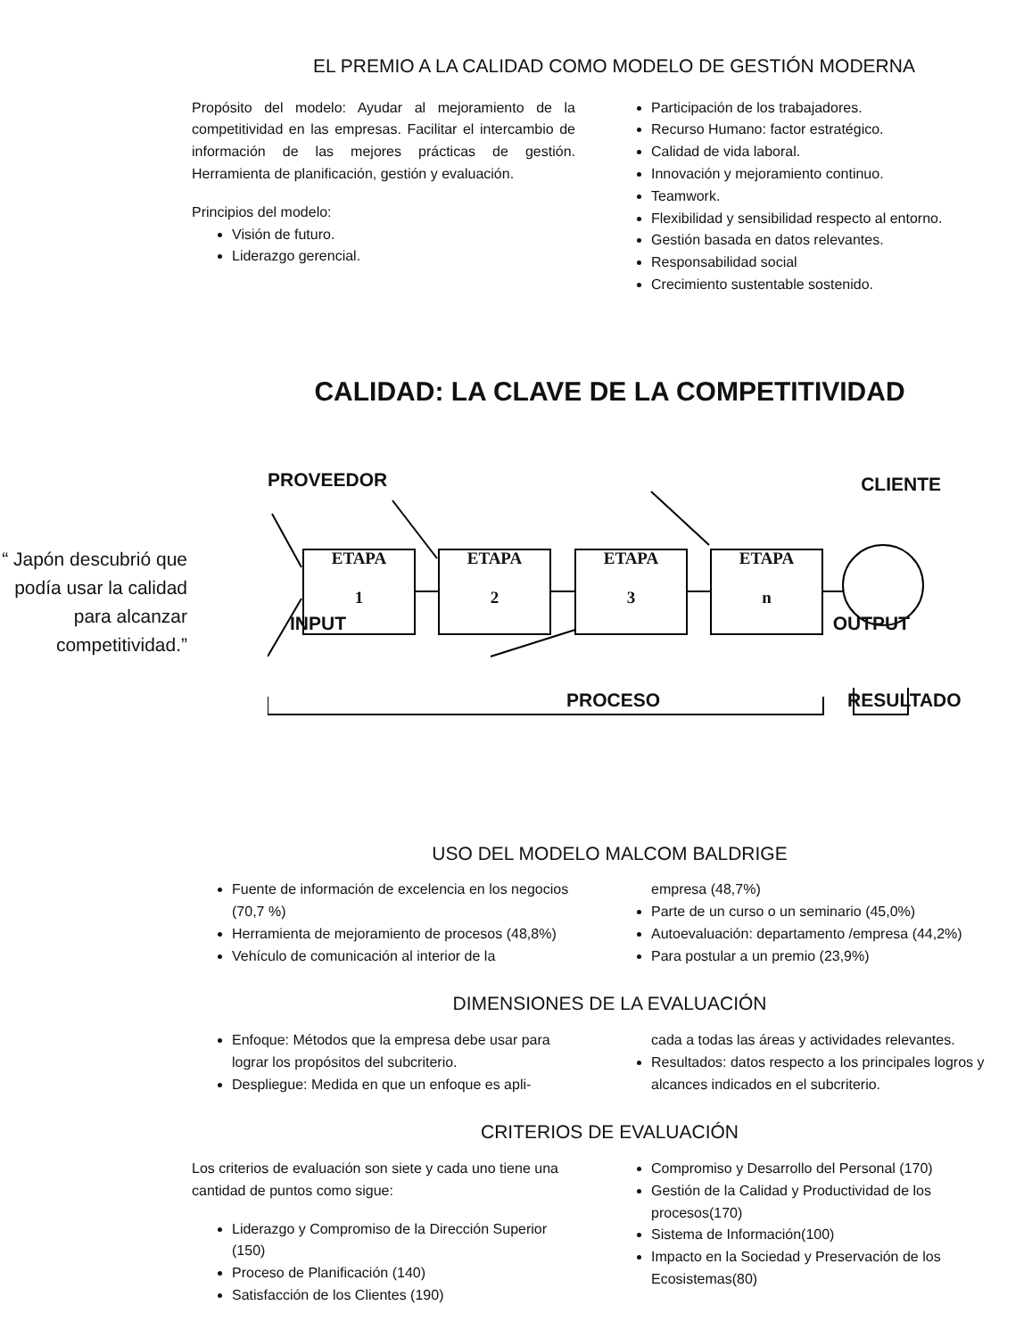EL PREMIO A LA CALIDAD COMO MODELO DE GESTIÓN MODERNA
Propósito del modelo: Ayudar al mejoramiento de la competitividad en las empresas. Facilitar el intercambio de información de las mejores prácticas de gestión. Herramienta de planificación, gestión y evaluación.
Principios del modelo:
Visión de futuro.
Liderazgo gerencial.
Participación de los trabajadores.
Recurso Humano: factor estratégico.
Calidad de vida laboral.
Innovación y mejoramiento continuo.
Teamwork.
Flexibilidad y sensibilidad respecto al entorno.
Gestión basada en datos relevantes.
Responsabilidad social
Crecimiento sustentable sostenido.
CALIDAD: LA CLAVE DE LA COMPETITIVIDAD
“ Japón descubrió que podía usar la calidad para alcanzar competitividad.”
PROVEEDOR CLIENTE
ETAPA
1
ETAPA
2
ETAPA
3
ETAPA
n
INPUT OUTPUT
PROCESO RESULTADO
USO DEL MODELO MALCOM BALDRIGE
Fuente de información de excelencia en los negocios (70,7 %)
Herramienta de mejoramiento de procesos (48,8%)
Vehículo de comunicación al interior de la
empresa (48,7%)
Parte de un curso o un seminario (45,0%)
Autoevaluación: departamento /empresa (44,2%)
Para postular a un premio (23,9%)
DIMENSIONES DE LA EVALUACIÓN
Enfoque: Métodos que la empresa debe usar para lograr los propósitos del subcriterio.
Despliegue: Medida en que un enfoque es apli-
cada a todas las áreas y actividades relevantes.
Resultados: datos respecto a los principales logros y alcances indicados en el subcriterio.
CRITERIOS DE EVALUACIÓN
Los criterios de evaluación son siete y cada uno tiene una cantidad de puntos como sigue:
Liderazgo y Compromiso de la Dirección Superior (150)
Proceso de Planificación (140)
Satisfacción de los Clientes (190)
Compromiso y Desarrollo del Personal (170)
Gestión de la Calidad y Productividad de los procesos(170)
Sistema de Información(100)
Impacto en la Sociedad y Preservación de los Ecosistemas(80)